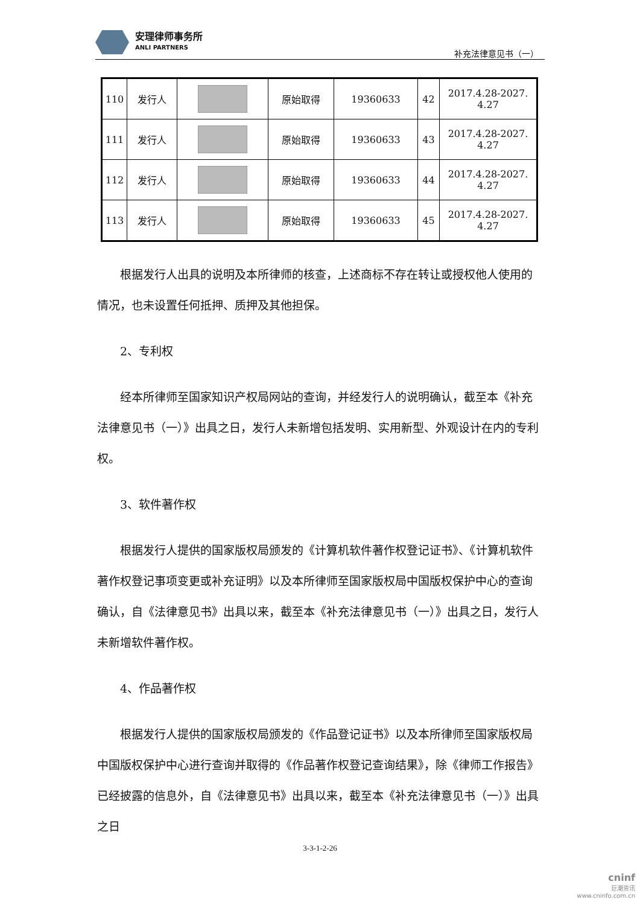安理律师事务所
ANLI PARTNERS
补充法律意见书（一）
| 110 | 发行人 | | 原始取得 | 19360633 | 42 | 2017.4.28-2027. 4.27 |
| 111 | 发行人 | | 原始取得 | 19360633 | 43 | 2017.4.28-2027. 4.27 |
| 112 | 发行人 | | 原始取得 | 19360633 | 44 | 2017.4.28-2027. 4.27 |
| 113 | 发行人 | | 原始取得 | 19360633 | 45 | 2017.4.28-2027. 4.27 |
根据发行人出具的说明及本所律师的核查，上述商标不存在转让或授权他人使用的情况，也未设置任何抵押、质押及其他担保。
2、专利权
经本所律师至国家知识产权局网站的查询，并经发行人的说明确认，截至本《补充法律意见书（一）》出具之日，发行人未新增包括发明、实用新型、外观设计在内的专利权。
3、软件著作权
根据发行人提供的国家版权局颁发的《计算机软件著作权登记证书》、《计算机软件著作权登记事项变更或补充证明》以及本所律师至国家版权局中国版权保护中心的查询确认，自《法律意见书》出具以来，截至本《补充法律意见书（一）》出具之日，发行人未新增软件著作权。
4、作品著作权
根据发行人提供的国家版权局颁发的《作品登记证书》以及本所律师至国家版权局中国版权保护中心进行查询并取得的《作品著作权登记查询结果》，除《律师工作报告》已经披露的信息外，自《法律意见书》出具以来，截至本《补充法律意见书（一）》出具之日
3-3-1-2-26
cninf
巨潮资讯
www.cninfo.com.cn